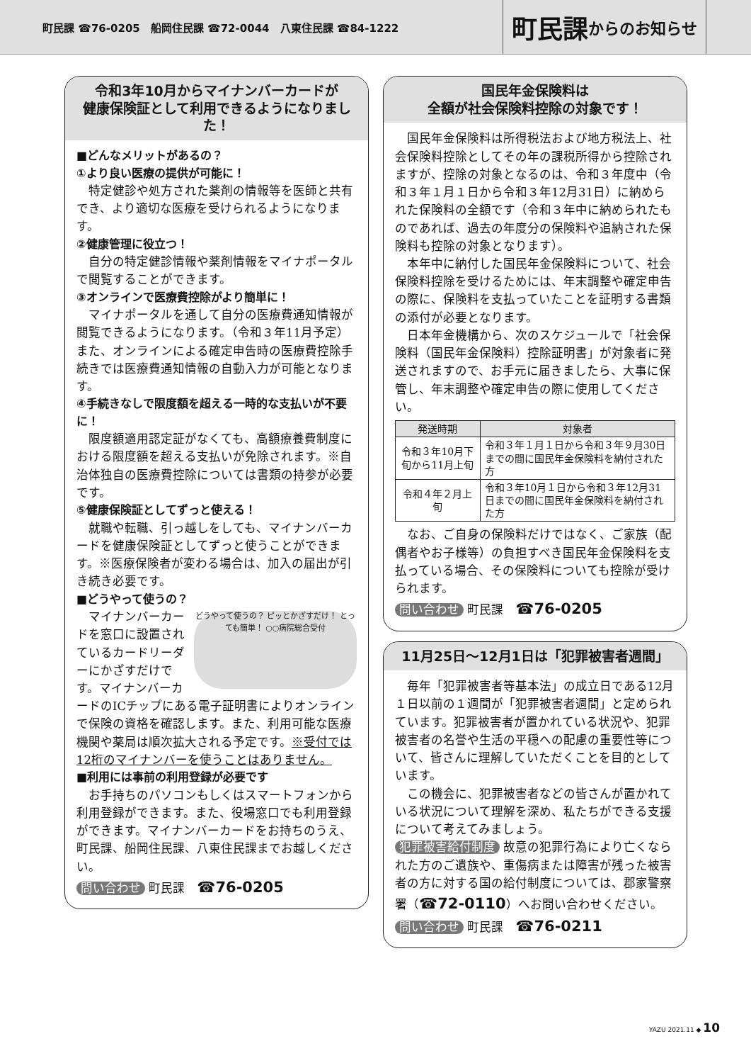町民課 ☎76-0205　船岡住民課 ☎72-0044　八東住民課 ☎84-1222
町民課 からのお知らせ
令和3年10月からマイナンバーカードが
健康保険証として利用できるようになりました！
■どんなメリットがあるの？
①より良い医療の提供が可能に！
特定健診や処方された薬剤の情報等を医師と共有でき、より適切な医療を受けられるようになります。
②健康管理に役立つ！
自分の特定健診情報や薬剤情報をマイナポータルで閲覧することができます。
③オンラインで医療費控除がより簡単に！
マイナポータルを通して自分の医療費通知情報が閲覧できるようになります。（令和３年11月予定）また、オンラインによる確定申告時の医療費控除手続きでは医療費通知情報の自動入力が可能となります。
④手続きなしで限度額を超える一時的な支払いが不要に！
限度額適用認定証がなくても、高額療養費制度における限度額を超える支払いが免除されます。※自治体独自の医療費控除については書類の持参が必要です。
⑤健康保険証としてずっと使える！
就職や転職、引っ越しをしても、マイナンバーカードを健康保険証としてずっと使うことができます。※医療保険者が変わる場合は、加入の届出が引き続き必要です。
■どうやって使うの？
どうやって使うの？ ピッとかざすだけ！ とっても簡単！ ○○病院総合受付
マイナンバーカードを窓口に設置されているカードリーダーにかざすだけです。マイナンバーカードのICチップにある電子証明書によりオンラインで保険の資格を確認します。また、利用可能な医療機関や薬局は順次拡大される予定です。※受付では12桁のマイナンバーを使うことはありません。
■利用には事前の利用登録が必要です
お手持ちのパソコンもしくはスマートフォンから利用登録ができます。また、役場窓口でも利用登録ができます。マイナンバーカードをお持ちのうえ、町民課、船岡住民課、八東住民課までお越しください。
問い合わせ 町民課　☎76-0205
国民年金保険料は
全額が社会保険料控除の対象です！
国民年金保険料は所得税法および地方税法上、社会保険料控除としてその年の課税所得から控除されますが、控除の対象となるのは、令和３年度中（令和３年１月１日から令和３年12月31日）に納められた保険料の全額です（令和３年中に納められたものであれば、過去の年度分の保険料や追納された保険料も控除の対象となります）。
本年中に納付した国民年金保険料について、社会保険料控除を受けるためには、年末調整や確定申告の際に、保険料を支払っていたことを証明する書類の添付が必要となります。
日本年金機構から、次のスケジュールで「社会保険料（国民年金保険料）控除証明書」が対象者に発送されますので、お手元に届きましたら、大事に保管し、年末調整や確定申告の際に使用してください。
| 発送時期 | 対象者 |
| --- | --- |
| 令和３年10月下旬から11月上旬 | 令和３年１月１日から令和３年９月30日までの間に国民年金保険料を納付された方 |
| 令和４年２月上旬 | 令和３年10月１日から令和３年12月31日までの間に国民年金保険料を納付された方 |
なお、ご自身の保険料だけではなく、ご家族（配偶者やお子様等）の負担すべき国民年金保険料を支払っている場合、その保険料についても控除が受けられます。
問い合わせ 町民課　☎76-0205
11月25日～12月1日は「犯罪被害者週間」
毎年「犯罪被害者等基本法」の成立日である12月１日以前の１週間が「犯罪被害者週間」と定められています。犯罪被害者が置かれている状況や、犯罪被害者の名誉や生活の平穏への配慮の重要性等について、皆さんに理解していただくことを目的としています。
この機会に、犯罪被害者などの皆さんが置かれている状況について理解を深め、私たちができる支援について考えてみましょう。
犯罪被害給付制度 故意の犯罪行為により亡くなられた方のご遺族や、重傷病または障害が残った被害者の方に対する国の給付制度については、郡家警察署（☎72-0110）へお問い合わせください。
問い合わせ 町民課　☎76-0211
YAZU 2021.11 ◆ 10